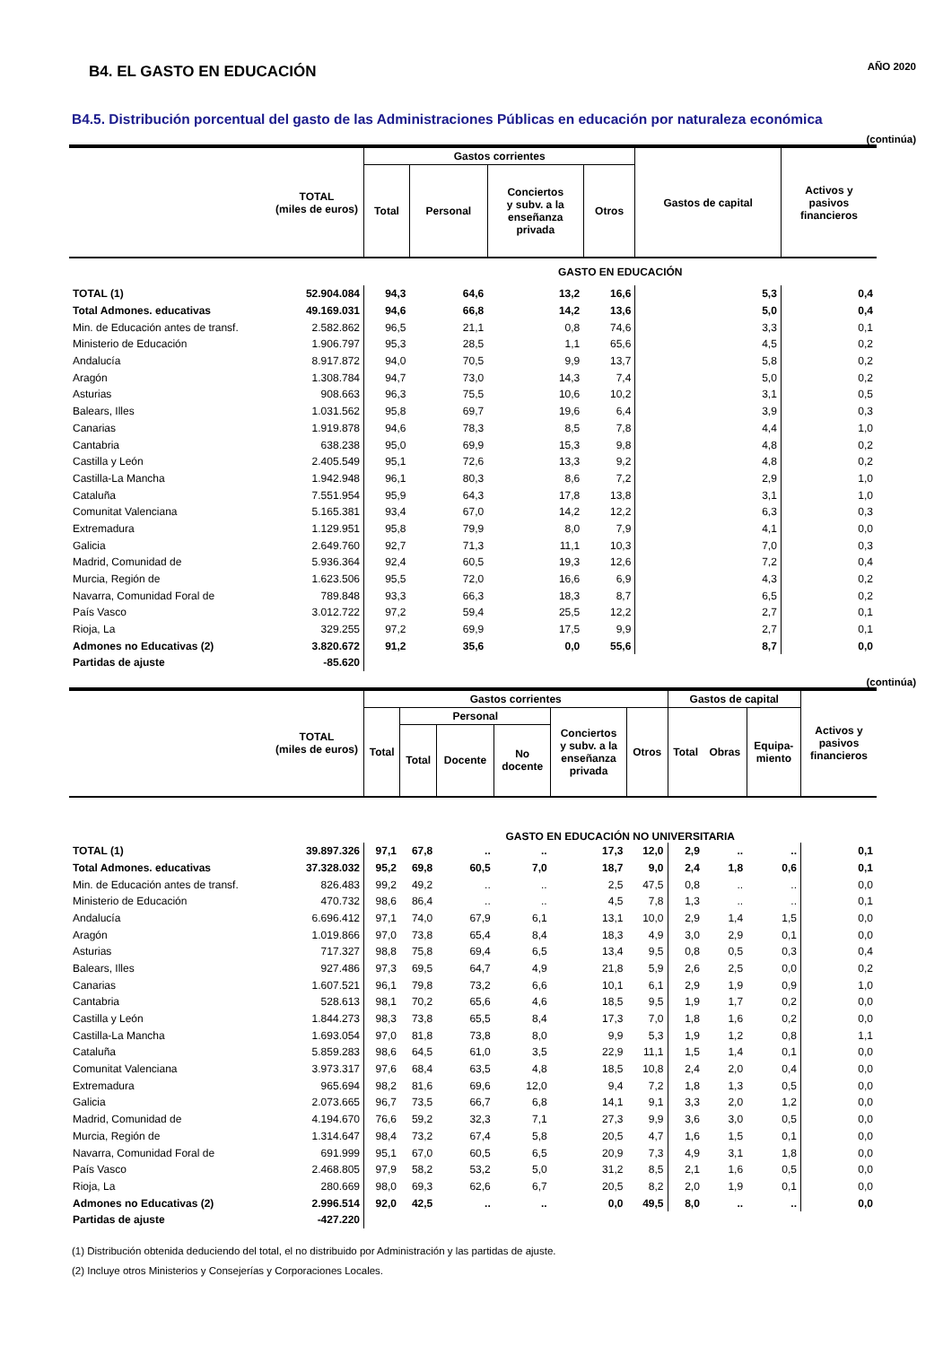B4. EL GASTO EN EDUCACIÓN
AÑO 2020
B4.5. Distribución porcentual del gasto de las Administraciones Públicas en educación por naturaleza económica
(continúa)
| | TOTAL (miles de euros) | Gastos corrientes | | | | Gastos de capital | Activos y pasivos financieros |
| --- | --- | --- | --- | --- | --- | --- | --- |
| | | Total | Personal | Conciertos y subv. a la enseñanza privada | Otros | | |
| | | GASTO EN EDUCACIÓN | | | | | |
| TOTAL (1) | 52.904.084 | 94,3 | 64,6 | 13,2 | 16,6 | 5,3 | 0,4 |
| Total Admones. educativas | 49.169.031 | 94,6 | 66,8 | 14,2 | 13,6 | 5,0 | 0,4 |
| Min. de Educación antes de transf. | 2.582.862 | 96,5 | 21,1 | 0,8 | 74,6 | 3,3 | 0,1 |
| Ministerio de Educación | 1.906.797 | 95,3 | 28,5 | 1,1 | 65,6 | 4,5 | 0,2 |
| Andalucía | 8.917.872 | 94,0 | 70,5 | 9,9 | 13,7 | 5,8 | 0,2 |
| Aragón | 1.308.784 | 94,7 | 73,0 | 14,3 | 7,4 | 5,0 | 0,2 |
| Asturias | 908.663 | 96,3 | 75,5 | 10,6 | 10,2 | 3,1 | 0,5 |
| Balears, Illes | 1.031.562 | 95,8 | 69,7 | 19,6 | 6,4 | 3,9 | 0,3 |
| Canarias | 1.919.878 | 94,6 | 78,3 | 8,5 | 7,8 | 4,4 | 1,0 |
| Cantabria | 638.238 | 95,0 | 69,9 | 15,3 | 9,8 | 4,8 | 0,2 |
| Castilla y León | 2.405.549 | 95,1 | 72,6 | 13,3 | 9,2 | 4,8 | 0,2 |
| Castilla-La Mancha | 1.942.948 | 96,1 | 80,3 | 8,6 | 7,2 | 2,9 | 1,0 |
| Cataluña | 7.551.954 | 95,9 | 64,3 | 17,8 | 13,8 | 3,1 | 1,0 |
| Comunitat Valenciana | 5.165.381 | 93,4 | 67,0 | 14,2 | 12,2 | 6,3 | 0,3 |
| Extremadura | 1.129.951 | 95,8 | 79,9 | 8,0 | 7,9 | 4,1 | 0,0 |
| Galicia | 2.649.760 | 92,7 | 71,3 | 11,1 | 10,3 | 7,0 | 0,3 |
| Madrid, Comunidad de | 5.936.364 | 92,4 | 60,5 | 19,3 | 12,6 | 7,2 | 0,4 |
| Murcia, Región de | 1.623.506 | 95,5 | 72,0 | 16,6 | 6,9 | 4,3 | 0,2 |
| Navarra, Comunidad Foral de | 789.848 | 93,3 | 66,3 | 18,3 | 8,7 | 6,5 | 0,2 |
| País Vasco | 3.012.722 | 97,2 | 59,4 | 25,5 | 12,2 | 2,7 | 0,1 |
| Rioja, La | 329.255 | 97,2 | 69,9 | 17,5 | 9,9 | 2,7 | 0,1 |
| Admones no Educativas (2) | 3.820.672 | 91,2 | 35,6 | 0,0 | 55,6 | 8,7 | 0,0 |
| Partidas de ajuste | -85.620 | | | | | | |
(continúa)
| | TOTAL (miles de euros) | Gastos corrientes | | | | | | Gastos de capital | | | Activos y pasivos financieros |
| --- | --- | --- | --- | --- | --- | --- | --- | --- | --- | --- | --- |
| | | Total | Personal | | | Conciertos y subv. a la enseñanza privada | Otros | Total | Obras | Equipa- miento | |
| | | | Total | Docente | No docente | | | | | | |
| | | GASTO EN EDUCACIÓN NO UNIVERSITARIA | | | | | | | | | |
| TOTAL (1) | 39.897.326 | 97,1 | 67,8 | .. | .. | 17,3 | 12,0 | 2,9 | .. | .. | 0,1 |
| Total Admones. educativas | 37.328.032 | 95,2 | 69,8 | 60,5 | 7,0 | 18,7 | 9,0 | 2,4 | 1,8 | 0,6 | 0,1 |
| Min. de Educación antes de transf. | 826.483 | 99,2 | 49,2 | .. | .. | 2,5 | 47,5 | 0,8 | .. | .. | 0,0 |
| Ministerio de Educación | 470.732 | 98,6 | 86,4 | .. | .. | 4,5 | 7,8 | 1,3 | .. | .. | 0,1 |
| Andalucía | 6.696.412 | 97,1 | 74,0 | 67,9 | 6,1 | 13,1 | 10,0 | 2,9 | 1,4 | 1,5 | 0,0 |
| Aragón | 1.019.866 | 97,0 | 73,8 | 65,4 | 8,4 | 18,3 | 4,9 | 3,0 | 2,9 | 0,1 | 0,0 |
| Asturias | 717.327 | 98,8 | 75,8 | 69,4 | 6,5 | 13,4 | 9,5 | 0,8 | 0,5 | 0,3 | 0,4 |
| Balears, Illes | 927.486 | 97,3 | 69,5 | 64,7 | 4,9 | 21,8 | 5,9 | 2,6 | 2,5 | 0,0 | 0,2 |
| Canarias | 1.607.521 | 96,1 | 79,8 | 73,2 | 6,6 | 10,1 | 6,1 | 2,9 | 1,9 | 0,9 | 1,0 |
| Cantabria | 528.613 | 98,1 | 70,2 | 65,6 | 4,6 | 18,5 | 9,5 | 1,9 | 1,7 | 0,2 | 0,0 |
| Castilla y León | 1.844.273 | 98,3 | 73,8 | 65,5 | 8,4 | 17,3 | 7,0 | 1,8 | 1,6 | 0,2 | 0,0 |
| Castilla-La Mancha | 1.693.054 | 97,0 | 81,8 | 73,8 | 8,0 | 9,9 | 5,3 | 1,9 | 1,2 | 0,8 | 1,1 |
| Cataluña | 5.859.283 | 98,6 | 64,5 | 61,0 | 3,5 | 22,9 | 11,1 | 1,5 | 1,4 | 0,1 | 0,0 |
| Comunitat Valenciana | 3.973.317 | 97,6 | 68,4 | 63,5 | 4,8 | 18,5 | 10,8 | 2,4 | 2,0 | 0,4 | 0,0 |
| Extremadura | 965.694 | 98,2 | 81,6 | 69,6 | 12,0 | 9,4 | 7,2 | 1,8 | 1,3 | 0,5 | 0,0 |
| Galicia | 2.073.665 | 96,7 | 73,5 | 66,7 | 6,8 | 14,1 | 9,1 | 3,3 | 2,0 | 1,2 | 0,0 |
| Madrid, Comunidad de | 4.194.670 | 76,6 | 59,2 | 32,3 | 7,1 | 27,3 | 9,9 | 3,6 | 3,0 | 0,5 | 0,0 |
| Murcia, Región de | 1.314.647 | 98,4 | 73,2 | 67,4 | 5,8 | 20,5 | 4,7 | 1,6 | 1,5 | 0,1 | 0,0 |
| Navarra, Comunidad Foral de | 691.999 | 95,1 | 67,0 | 60,5 | 6,5 | 20,9 | 7,3 | 4,9 | 3,1 | 1,8 | 0,0 |
| País Vasco | 2.468.805 | 97,9 | 58,2 | 53,2 | 5,0 | 31,2 | 8,5 | 2,1 | 1,6 | 0,5 | 0,0 |
| Rioja, La | 280.669 | 98,0 | 69,3 | 62,6 | 6,7 | 20,5 | 8,2 | 2,0 | 1,9 | 0,1 | 0,0 |
| Admones no Educativas (2) | 2.996.514 | 92,0 | 42,5 | .. | .. | 0,0 | 49,5 | 8,0 | .. | .. | 0,0 |
| Partidas de ajuste | -427.220 | | | | | | | | | | |
(1) Distribución obtenida deduciendo del total, el no distribuido por Administración y las partidas de ajuste.
(2) Incluye otros Ministerios y Consejerías y Corporaciones Locales.